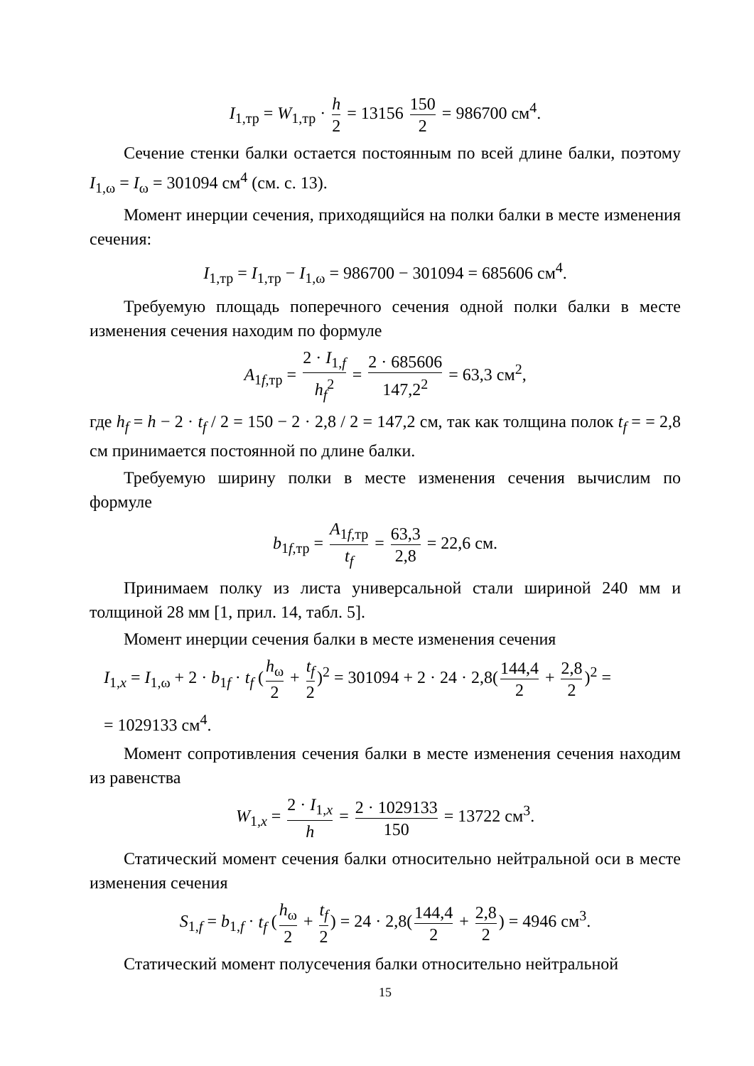I<sub>1,тр</sub> = W<sub>1,тр</sub> · h 2 = 13156 150 2 = 986700 см<sup>4</sup>.
Сечение стенки балки остается постоянным по всей длине балки, поэтому I<sub>1,ω</sub> = I<sub>ω</sub> = 301094 см<sup>4</sup> (см. с. 13).
Момент инерции сечения, приходящийся на полки балки в месте изменения сечения:
I<sub>1,тр</sub> = I<sub>1,тр</sub> − I<sub>1,ω</sub> = 986700 − 301094 = 685606 см<sup>4</sup>.
Требуемую площадь поперечного сечения одной полки балки в месте изменения сечения находим по формуле
A<sub>1f,тр</sub> = 2 · I<sub>1,f</sub> h<sub>f</sub><sup>2</sup> = 2 · 685606 147,2<sup>2</sup> = 63,3 см<sup>2</sup>,
где h<sub>f</sub> = h − 2 · t<sub>f</sub> / 2 = 150 − 2 · 2,8 / 2 = 147,2 см, так как толщина полок t<sub>f</sub> = = 2,8 см принимается постоянной по длине балки.
Требуемую ширину полки в месте изменения сечения вычислим по формуле
b<sub>1f,тр</sub> = A<sub>1f,тр</sub> t<sub>f</sub> = 63,3 2,8 = 22,6 см.
Принимаем полку из листа универсальной стали шириной 240 мм и толщиной 28 мм [1, прил. 14, табл. 5].
Момент инерции сечения балки в месте изменения сечения
I<sub>1,x</sub> = I<sub>1,ω</sub> + 2 · b<sub>1f</sub> · t<sub>f</sub> (h<sub>ω</sub> 2 + t<sub>f</sub> 2)<sup>2</sup> = 301094 + 2 · 24 · 2,8(144,4 2 + 2,8 2)<sup>2</sup> =
= 1029133 см<sup>4</sup>.
Момент сопротивления сечения балки в месте изменения сечения находим из равенства
W<sub>1,x</sub> = 2 · I<sub>1,x</sub> h = 2 · 1029133 150 = 13722 см<sup>3</sup>.
Статический момент сечения балки относительно нейтральной оси в месте изменения сечения
S<sub>1,f</sub> = b<sub>1,f</sub> · t<sub>f</sub> (h<sub>ω</sub> 2 + t<sub>f</sub> 2) = 24 · 2,8(144,4 2 + 2,8 2) = 4946 см<sup>3</sup>.
Статический момент полусечения балки относительно нейтральной
15